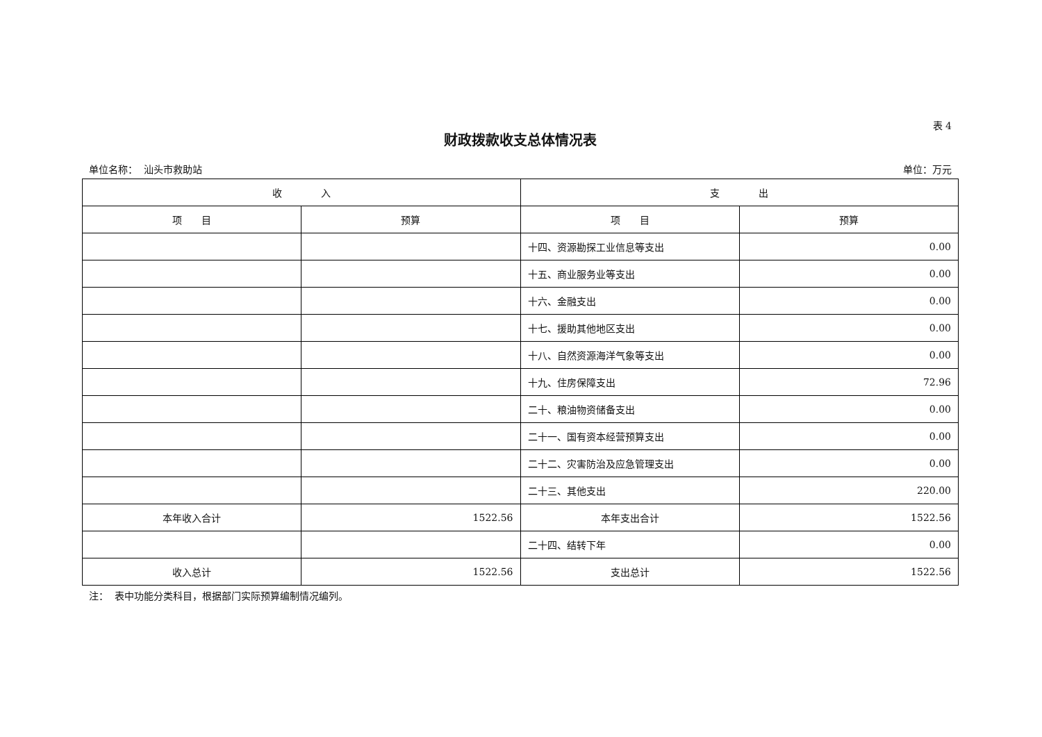表 4
财政拨款收支总体情况表
单位名称： 汕头市救助站 单位：万元
| 收 入 | | 支 出 | |
| --- | --- | --- | --- |
| 项 目 | 预算 | 项 目 | 预算 |
| | | 十四、资源勘探工业信息等支出 | 0.00 |
| | | 十五、商业服务业等支出 | 0.00 |
| | | 十六、金融支出 | 0.00 |
| | | 十七、援助其他地区支出 | 0.00 |
| | | 十八、自然资源海洋气象等支出 | 0.00 |
| | | 十九、住房保障支出 | 72.96 |
| | | 二十、粮油物资储备支出 | 0.00 |
| | | 二十一、国有资本经营预算支出 | 0.00 |
| | | 二十二、灾害防治及应急管理支出 | 0.00 |
| | | 二十三、其他支出 | 220.00 |
| 本年收入合计 | 1522.56 | 本年支出合计 | 1522.56 |
| | | 二十四、结转下年 | 0.00 |
| 收入总计 | 1522.56 | 支出总计 | 1522.56 |
注： 表中功能分类科目，根据部门实际预算编制情况编列。